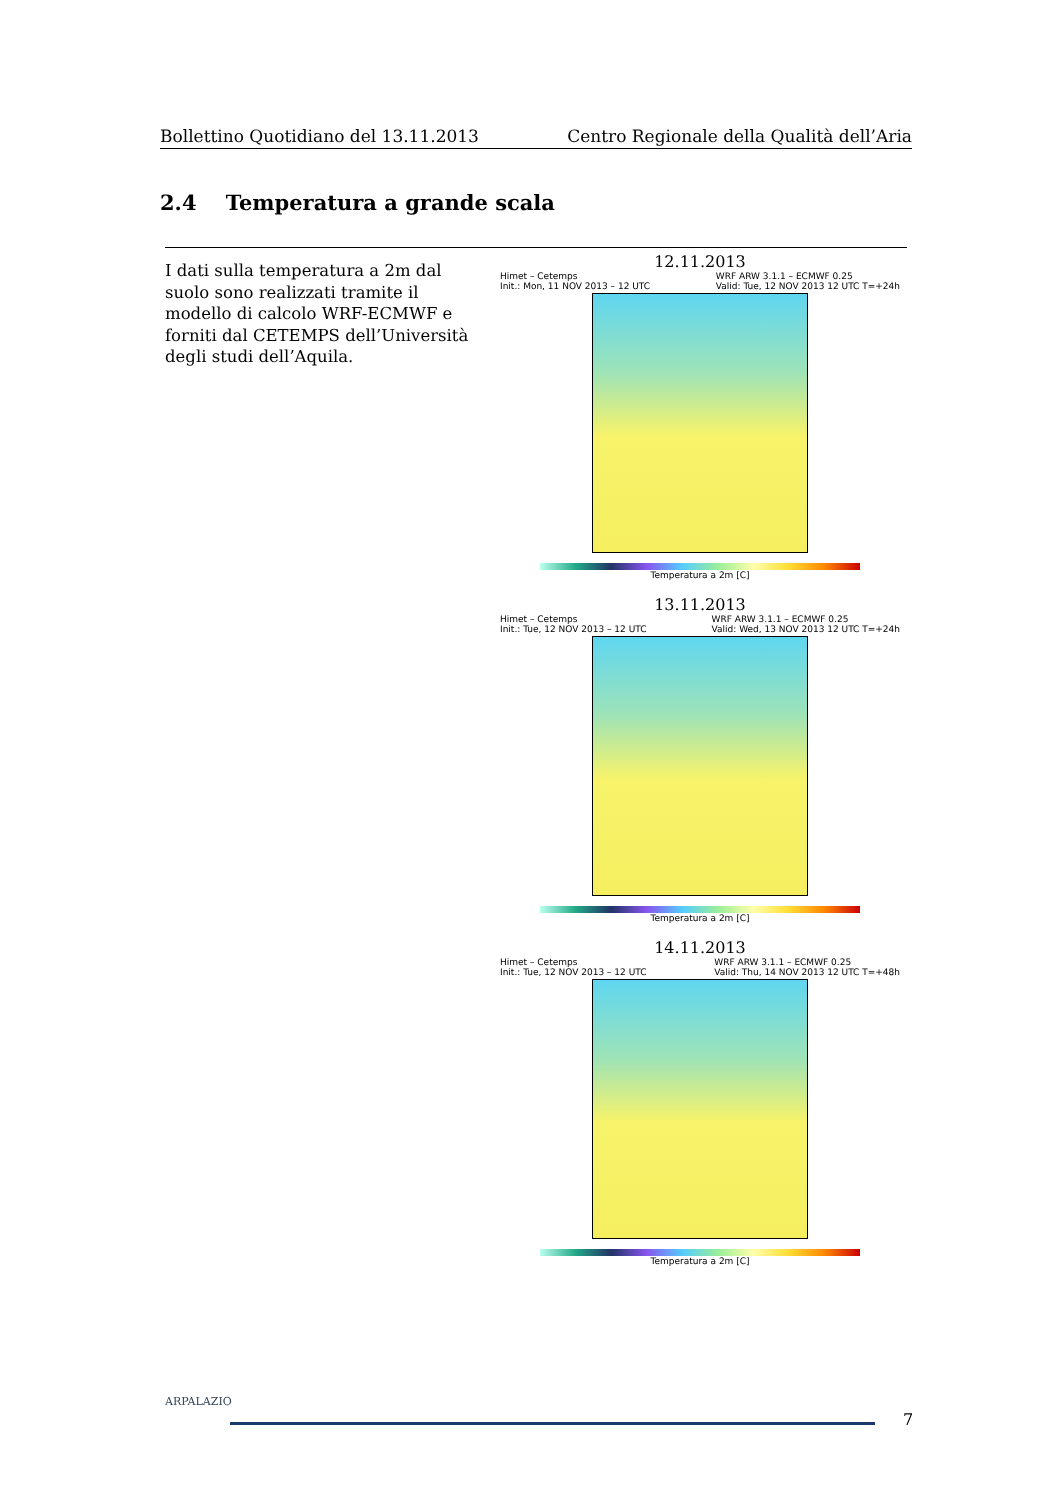Bollettino Quotidiano del 13.11.2013 Centro Regionale della Qualità dell’Aria
2.4 Temperatura a grande scala
I dati sulla temperatura a 2m dal suolo sono realizzati tramite il modello di calcolo WRF-ECMWF e forniti dal CETEMPS dell’Università degli studi dell’Aquila.
12.11.2013
Himet – Cetemps
Init.: Mon, 11 NOV 2013 – 12 UTC WRF ARW 3.1.1 – ECMWF 0.25
Valid: Tue, 12 NOV 2013 12 UTC T=+24h
Temperatura a 2m [C]
13.11.2013
Himet – Cetemps
Init.: Tue, 12 NOV 2013 – 12 UTC WRF ARW 3.1.1 – ECMWF 0.25
Valid: Wed, 13 NOV 2013 12 UTC T=+24h
Temperatura a 2m [C]
14.11.2013
Himet – Cetemps
Init.: Tue, 12 NOV 2013 – 12 UTC WRF ARW 3.1.1 – ECMWF 0.25
Valid: Thu, 14 NOV 2013 12 UTC T=+48h
Temperatura a 2m [C]
ARPALAZIO
7